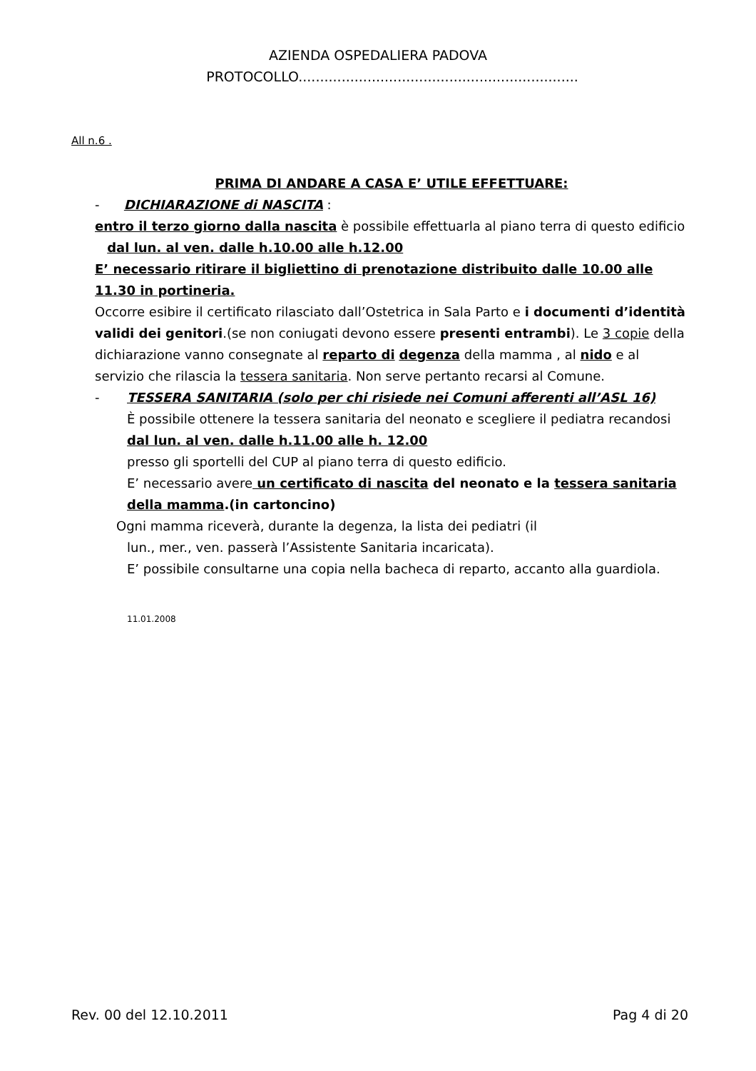AZIENDA OSPEDALIERA PADOVA
PROTOCOLLO.................................................................
All n.6 .
PRIMA DI ANDARE A CASA E’ UTILE EFFETTUARE:
- DICHIARAZIONE di NASCITA :
entro il terzo giorno dalla nascita è possibile effettuarla al piano terra di questo edificio
dal lun. al ven. dalle h.10.00 alle h.12.00
E’ necessario ritirare il bigliettino di prenotazione distribuito dalle 10.00 alle 11.30 in portineria.
Occorre esibire il certificato rilasciato dall’Ostetrica in Sala Parto e i documenti d’identità validi dei genitori.(se non coniugati devono essere presenti entrambi). Le 3 copie della dichiarazione vanno consegnate al reparto di degenza della mamma , al nido e al servizio che rilascia la tessera sanitaria. Non serve pertanto recarsi al Comune.
- TESSERA SANITARIA (solo per chi risiede nei Comuni afferenti all’ASL 16)
È possibile ottenere la tessera sanitaria del neonato e scegliere il pediatra recandosi
dal lun. al ven. dalle h.11.00 alle h. 12.00
presso gli sportelli del CUP al piano terra di questo edificio.
E’ necessario avere un certificato di nascita del neonato e la tessera sanitaria della mamma.(in cartoncino)
Ogni mamma riceverà, durante la degenza, la lista dei pediatri (il
lun., mer., ven. passerà l’Assistente Sanitaria incaricata).
E’ possibile consultarne una copia nella bacheca di reparto, accanto alla guardiola.
11.01.2008
Rev. 00 del 12.10.2011 Pag 4 di 20